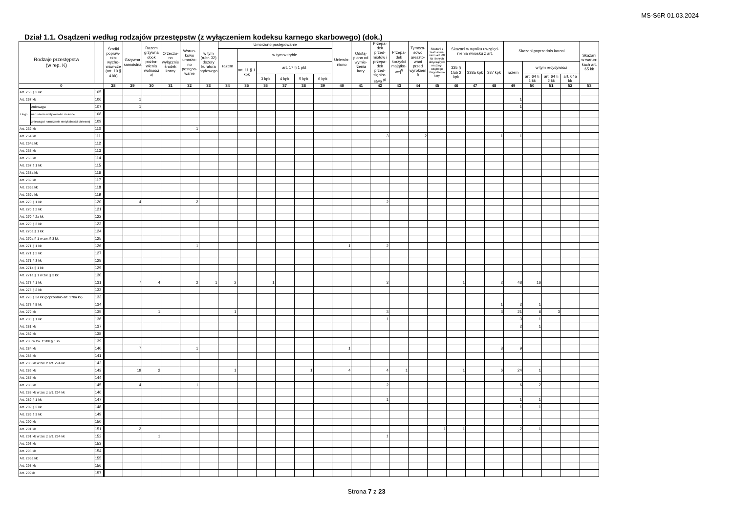MS-S6R 01.03.2024
Dział 1.1. Osądzeni według rodzajów przestępstw (z wyłączeniem kodeksu karnego skarbowego) (dok.)
| Rodzaje przestępstw (w rep. K) | | | Środki popraw-czo-wycho-waw-cze (art. 10 § 4 kk) | Grzywna samoistna | Razem grzywna obok pozba-wienia wolności <sup>a)</sup> | Orzeczo-no wyłącznie środek karny | Warun-kowo umorzo-no postępo-wanie | w tym (rubr. 32) dozory kuratora sądowego | Umorzono postępowanie | | | | | | Uniewin-niono | Odstą-piono od wymie-rzenia kary | Przepa-dek przed-miotów i przepa-dek przed-siębior-stwa <sup>g)</sup> | Przepa-dek korzyści majątko-wej<sup>f)</sup> | Tymcza-sowo areszto-wani przed wyrokiem <sup>f)</sup> | Skazani z zastosowa-niem art. 60 kk i innych dotyczących nadzwy-czajnego złagodzenia kary | Skazani w wyniku uwzględ-nienia wniosku z art. | | | Skazani poprzednio karani | | | | Skazani w warun-kach art. 65 kk |
| --- | --- | --- | --- | --- | --- | --- | --- | --- | --- | --- | --- | --- | --- | --- | --- | --- | --- | --- | --- | --- | --- | --- | --- | --- | --- | --- | --- | --- |
| | | | | | | | | | razem | w tym w trybie | | | | | | | | | | | | | | | | | | |
| | | | | | | | | | | art. 11 § 1 kpk | art. 17 § 1 pkt | | | | | | | | | | 335 § 1lub 2 kpk | 338a kpk | 387 kpk | razem | w tym recydywiści | | | |
| | | | | | | | | | | | 3 kpk | 4 kpk | 5 kpk | 6 kpk | | | | | | | | | | | art. 64 § 1 kk | art. 64 § 2 kk | art. 64a kk | |
| 0 | | | 28 | 29 | 30 | 31 | 32 | 33 | 34 | 35 | 36 | 37 | 38 | 39 | 40 | 41 | 42 | 43 | 44 | 45 | 46 | 47 | 48 | 49 | 50 | 51 | 52 | 53 |
| Art. 256 § 2 kk | | 105 | | | | | | | | | | | | | | | | | | | | | | | | | | |
| Art. 257 kk | | 106 | | 1 | | | | | | | | | | | | | | | | | | | | 1 | | | | |
| z tego | zniewaga | 107 | | 1 | | | | | | | | | | | | | | | | | | | | 1 | | | | |
| | naruszenie nietykalności cielesnej | 108 | | | | | | | | | | | | | | | | | | | | | | | | | | |
| | zniewaga i naruszenie nietykalności cielesnej | 109 | | | | | | | | | | | | | | | | | | | | | | | | | | |
| Art. 262 kk | | 110 | | | | | 1 | | | | | | | | | | | | | | | | | | | | | |
| Art. 264 kk | | 111 | | | | | | | | | | | | | | | 3 | | 2 | | | | 1 | 1 | | | | |
| Art. 264a kk | | 112 | | | | | | | | | | | | | | | | | | | | | | | | | | |
| Art. 265 kk | | 113 | | | | | | | | | | | | | | | | | | | | | | | | | | |
| Art. 266 kk | | 114 | | | | | | | | | | | | | | | | | | | | | | | | | | |
| Art. 267 § 1 kk | | 115 | | | | | | | | | | | | | | | | | | | | | | | | | | |
| Art. 268a kk | | 116 | | | | | | | | | | | | | | | | | | | | | | | | | | |
| Art. 269 kk | | 117 | | | | | | | | | | | | | | | | | | | | | | | | | | |
| Art. 269a kk | | 118 | | | | | | | | | | | | | | | | | | | | | | | | | | |
| Art. 269b kk | | 119 | | | | | | | | | | | | | | | | | | | | | | | | | | |
| Art. 270 § 1 kk | | 120 | | 4 | | | 2 | | | | | | | | | | 2 | | | | | | | | | | | |
| Art. 270 § 2 kk | | 121 | | | | | | | | | | | | | | | | | | | | | | | | | | |
| Art. 270 § 2a kk | | 122 | | | | | | | | | | | | | | | | | | | | | | | | | | |
| Art. 270 § 3 kk | | 123 | | | | | | | | | | | | | | | | | | | | | | | | | | |
| Art. 270a § 1 kk | | 124 | | | | | | | | | | | | | | | | | | | | | | | | | | |
| Art. 270a § 1 w zw. § 3 kk | | 125 | | | | | | | | | | | | | | | | | | | | | | | | | | |
| Art. 271 § 1 kk | | 126 | | | | | 1 | | | | | | | | 1 | | 2 | | | | | | | | | | | |
| Art. 271 § 2 kk | | 127 | | | | | | | | | | | | | | | | | | | | | | | | | | |
| Art. 271 § 3 kk | | 128 | | | | | | | | | | | | | | | | | | | | | | | | | | |
| Art. 271a § 1 kk | | 129 | | | | | | | | | | | | | | | | | | | | | | | | | | |
| Art. 271a § 1 w zw. § 3 kk | | 130 | | | | | | | | | | | | | | | | | | | | | | | | | | |
| Art. 278 § 1 kk | | 131 | | 7 | 4 | | 2 | 1 | 2 | | 1 | | | | | | 3 | | | | 1 | | 2 | 48 | 16 | | | |
| Art. 278 § 2 kk | | 132 | | | | | | | | | | | | | | | | | | | | | | | | | | |
| Art. 278 § 3a kk (poprzednio art. 278a kk) | | 133 | | | | | | | | | | | | | | | | | | | | | | | | | | |
| Art. 278 § 5 kk | | 134 | | | | | | | | | | | | | | | | | | | | | 1 | 2 | 1 | | | |
| Art. 279 kk | | 135 | | | 1 | | | | 1 | | | | | | | | 3 | | | | | | 3 | 21 | 6 | 3 | | |
| Art. 280 § 1 kk | | 136 | | | | | | | | | | | | | | | 1 | | | | | | | 3 | 1 | | | |
| Art. 281 kk | | 137 | | | | | | | | | | | | | | | | | | | | | | 2 | 1 | | | |
| Art. 282 kk | | 138 | | | | | | | | | | | | | | | | | | | | | | | | | | |
| Art. 283 w zw. z 280 § 1 kk | | 139 | | | | | | | | | | | | | | | | | | | | | | | | | | |
| Art. 284 kk | | 140 | | 7 | | | 1 | | | | | | | | 1 | | | | | | | | 3 | 9 | | | | |
| Art. 285 kk | | 141 | | | | | | | | | | | | | | | | | | | | | | | | | | |
| Art. 285 kk w zw. z art. 294 kk | | 142 | | | | | | | | | | | | | | | | | | | | | | | | | | |
| Art. 286 kk | | 143 | | 19 | 2 | | | | 1 | | | | 1 | | 4 | | 4 | 1 | | | 1 | | 6 | 24 | 1 | | | |
| Art. 287 kk | | 144 | | | | | | | | | | | | | | | | | | | | | | | | | | |
| Art. 288 kk | | 145 | | 4 | | | 1 | | | | | | | | | | 2 | | | | | | | 6 | 2 | | | |
| Art. 288 kk w zw. z art. 294 kk | | 146 | | | | | | | | | | | | | | | | | | | | | | | | | | |
| Art. 289 § 1 kk | | 147 | | | | | | | | | | | | | | | 1 | | | | | | | 1 | 1 | | | |
| Art. 289 § 2 kk | | 148 | | | | | | | | | | | | | | | | | | | | | | 1 | 1 | | | |
| Art. 289 § 3 kk | | 149 | | | | | | | | | | | | | | | | | | | | | | | | | | |
| Art. 290 kk | | 150 | | | | | | | | | | | | | | | | | | | | | | | | | | |
| Art. 291 kk | | 151 | | 2 | | | | | | | | | | | | | | | | 1 | 1 | | | 2 | 1 | | | |
| Art. 291 kk w zw. z art. 294 kk | | 152 | | | 1 | | | | | | | | | | | | 1 | | | | | | | | | | | |
| Art. 293 kk | | 153 | | | | | | | | | | | | | | | | | | | | | | | | | | |
| Art. 296 kk | | 154 | | | | | | | | | | | | | | | | | | | | | | | | | | |
| Art. 296a kk | | 155 | | | | | | | | | | | | | | | | | | | | | | | | | | |
| Art. 298 kk | | 156 | | | | | | | | | | | | | | | | | | | | | | | | | | |
| Art. 299kk | | 157 | | | | | | | | | | | | | | | | | | | | | | | | | | |
Strona 7 z 23